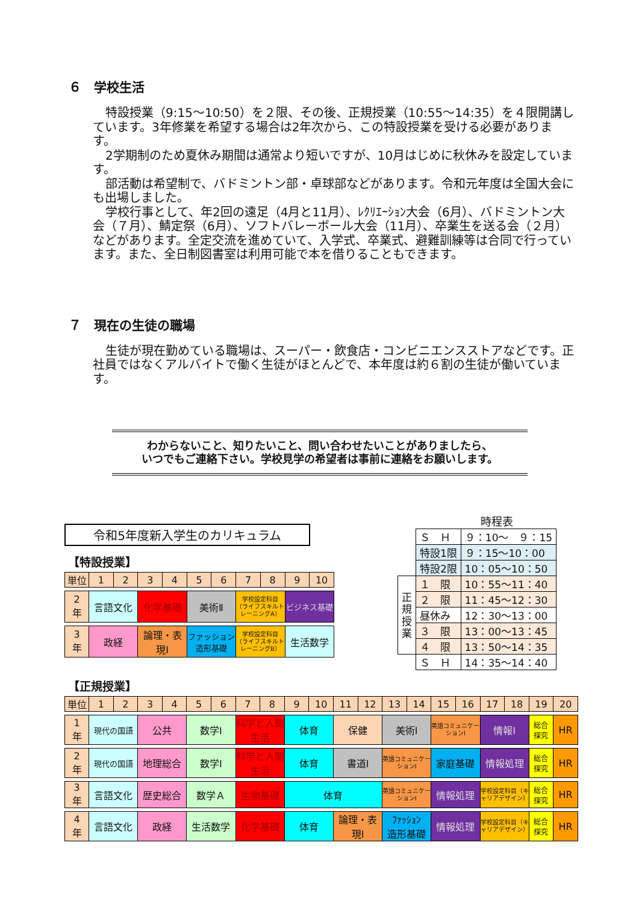６　学校生活
特設授業（9:15～10:50）を２限、その後、正規授業（10:55～14:35）を４限開講しています。3年修業を希望する場合は2年次から、この特設授業を受ける必要があります。
2学期制のため夏休み期間は通常より短いですが、10月はじめに秋休みを設定しています。
部活動は希望制で、バドミントン部・卓球部などがあります。令和元年度は全国大会にも出場しました。
学校行事として、年2回の遠足（4月と11月）、ﾚｸﾘｴｰｼｮﾝ大会（6月）、バドミントン大会（７月）、鯖定祭（6月）、ソフトバレーボール大会（11月）、卒業生を送る会（２月）などがあります。全定交流を進めていて、入学式、卒業式、避難訓練等は合同で行っています。また、全日制図書室は利用可能で本を借りることもできます。
７　現在の生徒の職場
生徒が現在勤めている職場は、スーパー・飲食店・コンビニエンスストアなどです。正社員ではなくアルバイトで働く生徒がほとんどで、本年度は約６割の生徒が働いています。
わからないこと、知りたいこと、問い合わせたいことがありましたら、
いつでもご連絡下さい。学校見学の希望者は事前に連絡をお願いします。
令和5年度新入学生のカリキュラム
【特設授業】
| 単位 | 1 | 2 | 3 | 4 | 5 | 6 | 7 | 8 | 9 | 10 |
| 2 年 | 言語文化 | | 化学基礎 | | 美術Ⅱ | | 学校設定科目 （ライフスキルトレーニングA） | | ビジネス基礎 | |
| 3 年 | 政経 | | 論理・表 現Ⅰ | | ファッション造形基礎 | | 学校設定科目 （ライフスキルトレーニングB） | | 生活数学 | |
時程表
| | Ｓ Ｈ | ９：10～ ９：15 |
| | 特設1限 | ９：15～10：00 |
| | 特設2限 | 10：05～10：50 |
| 正 規 授 業 | １ 限 | 10：55～11：40 |
| | ２ 限 | 11：45～12：30 |
| | 昼休み | 12：30～13：00 |
| | ３ 限 | 13：00～13：45 |
| | ４ 限 | 13：50～14：35 |
| | Ｓ Ｈ | 14：35～14：40 |
【正規授業】
| 単位 | 1 | 2 | 3 | 4 | 5 | 6 | 7 | 8 | 9 | 10 | 11 | 12 | 13 | 14 | 15 | 16 | 17 | 18 | 19 | 20 |
| 1 年 | 現代の国語 | | 公共 | | 数学Ⅰ | | 科学と人間生活 | | 体育 | | 保健 | | 美術Ⅰ | | 英語コミュニケーションⅠ | | 情報Ⅰ | | 総合 探究 | HR |
| 2 年 | 現代の国語 | | 地理総合 | | 数学Ⅰ | | 科学と人間生活 | | 体育 | | 書道Ⅰ | | 英語コミュニケーションⅠ | | 家庭基礎 | | 情報処理 | | 総合 探究 | HR |
| 3 年 | 言語文化 | | 歴史総合 | | 数学Ａ | | 生物基礎 | | 体育 | | | | 英語コミュニケーションⅠ | | 情報処理 | | 学校設定科目（キャリアデザイン） | | 総合 探究 | HR |
| 4 年 | 言語文化 | | 政経 | | 生活数学 | | 化学基礎 | | 体育 | | 論理・表 現Ⅰ | | ﾌｧｯｼｮﾝ 造形基礎 | | 情報処理 | | 学校設定科目（キャリアデザイン） | | 総合 探究 | HR |